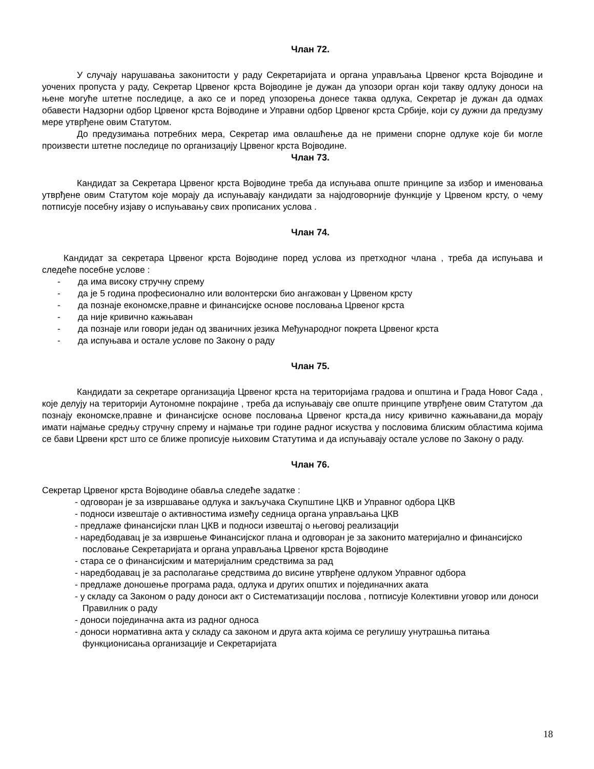Члан 72.
У случају нарушавања законитости у раду Секретаријата и органа управљања Црвеног крста Војводине и уочених пропуста у раду, Секретар Црвеног крста Војводине је дужан да упозори орган који такву одлуку доноси на њене могуће штетне последице, а ако се и поред упозорења донесе таква одлука, Секретар је дужан да одмах обавести Надзорни одбор Црвеног крста Војводине и Управни одбор Црвеног крста Србије, који су дужни да предузму мере утврђене овим Статутом.
До предузимања потребних мера, Секретар има овлашћење да не примени спорне одлуке које би могле произвести штетне последице по организацију Црвеног крста Војводине.
Члан 73.
Кандидат за Секретара Црвеног крста Војводине треба да испуњава опште принципе за избор и именовања утврђене овим Статутом које морају да испуњавају кандидати за најодговорније функције у Црвеном крсту, о чему потписује посебну изјаву о испуњавању свих прописаних услова .
Члан 74.
Кандидат за секретара Црвеног крста Војводине поред услова из претходног члана , треба да испуњава и следеће посебне услове :
- да има високу стручну спрему
- да је 5 година професионално или волонтерски био ангажован у Црвеном крсту
- да познаје економске,правне и финансијске основе пословања Црвеног крста
- да није кривично кажњаван
- да познаје или говори један од званичних језика Међународног покрета Црвеног крста
- да испуњава и остале услове по Закону о раду
Члан 75.
Кандидати за секретаре организација Црвеног крста на територијама градова и општина и Града Новог Сада , које делују на територији Аутономне покрајине , треба да испуњавају све опште принципе утврђене овим Статутом ,да познају економске,правне и финансијске основе пословања Црвеног крста,да нису кривично кажњавани,да морају имати најмање средњу стручну спрему и најмање три године радног искуства у пословима блиским областима којима се бави Црвени крст што се ближе прописује њиховим Статутима и да испуњавају остале услове по Закону о раду.
Члан 76.
Секретар Црвеног крста Војводине обавља следеће задатке :
- одговоран је за извршавање одлука и закључака Скупштине ЦКВ и Управног одбора ЦКВ
- подноси извештаје о активностима између седница органа управљања ЦКВ
- предлаже финансијски план ЦКВ и подноси извештај о његовој реализацији
- наредбодавац је за извршење Финансијског плана и одговоран је за законито материјално и финансијско пословање Секретаријата и органа управљања Црвеног крста Војводине
- стара се о финансијским и материјалним средствима за рад
- наредбодавац је за располагање средствима до висине утврђене одлуком Управног одбора
- предлаже доношење програма рада, одлука и других општих и појединачних аката
- у складу са Законом о раду доноси акт о Систематизацији послова , потписује Колективни уговор или доноси Правилник о раду
- доноси појединачна акта из радног односа
- доноси нормативна акта у складу са законом и друга акта којима се регулишу унутрашња питања функционисања организације и Секретаријата
18